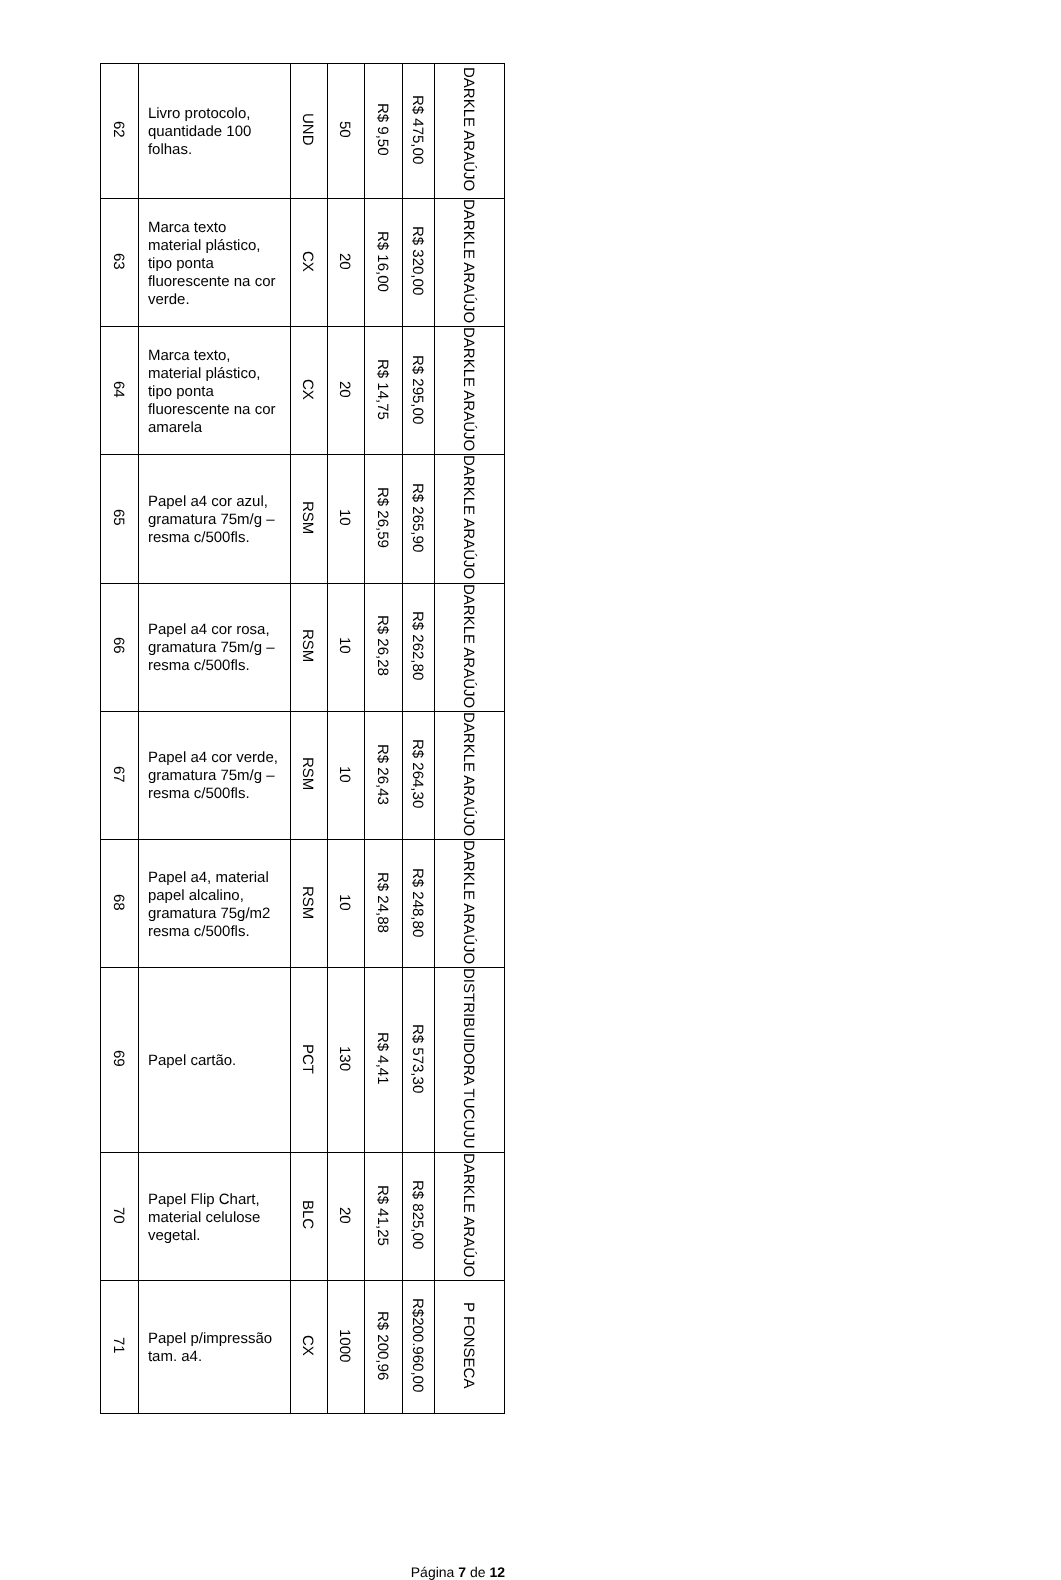| 62 | Livro protocolo, quantidade 100 folhas. | UND | 50 | R$ 9,50 | R$ 475,00 | DARKLE ARAÚJO |
| 63 | Marca texto material plástico, tipo ponta fluorescente na cor verde. | CX | 20 | R$ 16,00 | R$ 320,00 | DARKLE ARAÚJO |
| 64 | Marca texto, material plástico, tipo ponta fluorescente na cor amarela | CX | 20 | R$ 14,75 | R$ 295,00 | DARKLE ARAÚJO |
| 65 | Papel a4 cor azul, gramatura 75m/g – resma c/500fls. | RSM | 10 | R$ 26,59 | R$ 265,90 | DARKLE ARAÚJO |
| 66 | Papel a4 cor rosa, gramatura 75m/g – resma c/500fls. | RSM | 10 | R$ 26,28 | R$ 262,80 | DARKLE ARAÚJO |
| 67 | Papel a4 cor verde, gramatura 75m/g – resma c/500fls. | RSM | 10 | R$ 26,43 | R$ 264,30 | DARKLE ARAÚJO |
| 68 | Papel a4, material papel alcalino, gramatura 75g/m2 resma c/500fls. | RSM | 10 | R$ 24,88 | R$ 248,80 | DARKLE ARAÚJO |
| 69 | Papel cartão. | PCT | 130 | R$ 4,41 | R$ 573,30 | DISTRIBUIDORA TUCUJU |
| 70 | Papel Flip Chart, material celulose vegetal. | BLC | 20 | R$ 41,25 | R$ 825,00 | DARKLE ARAÚJO |
| 71 | Papel p/impressão tam. a4. | CX | 1000 | R$ 200,96 | R$200.960,00 | P FONSECA |
Página 7 de 12